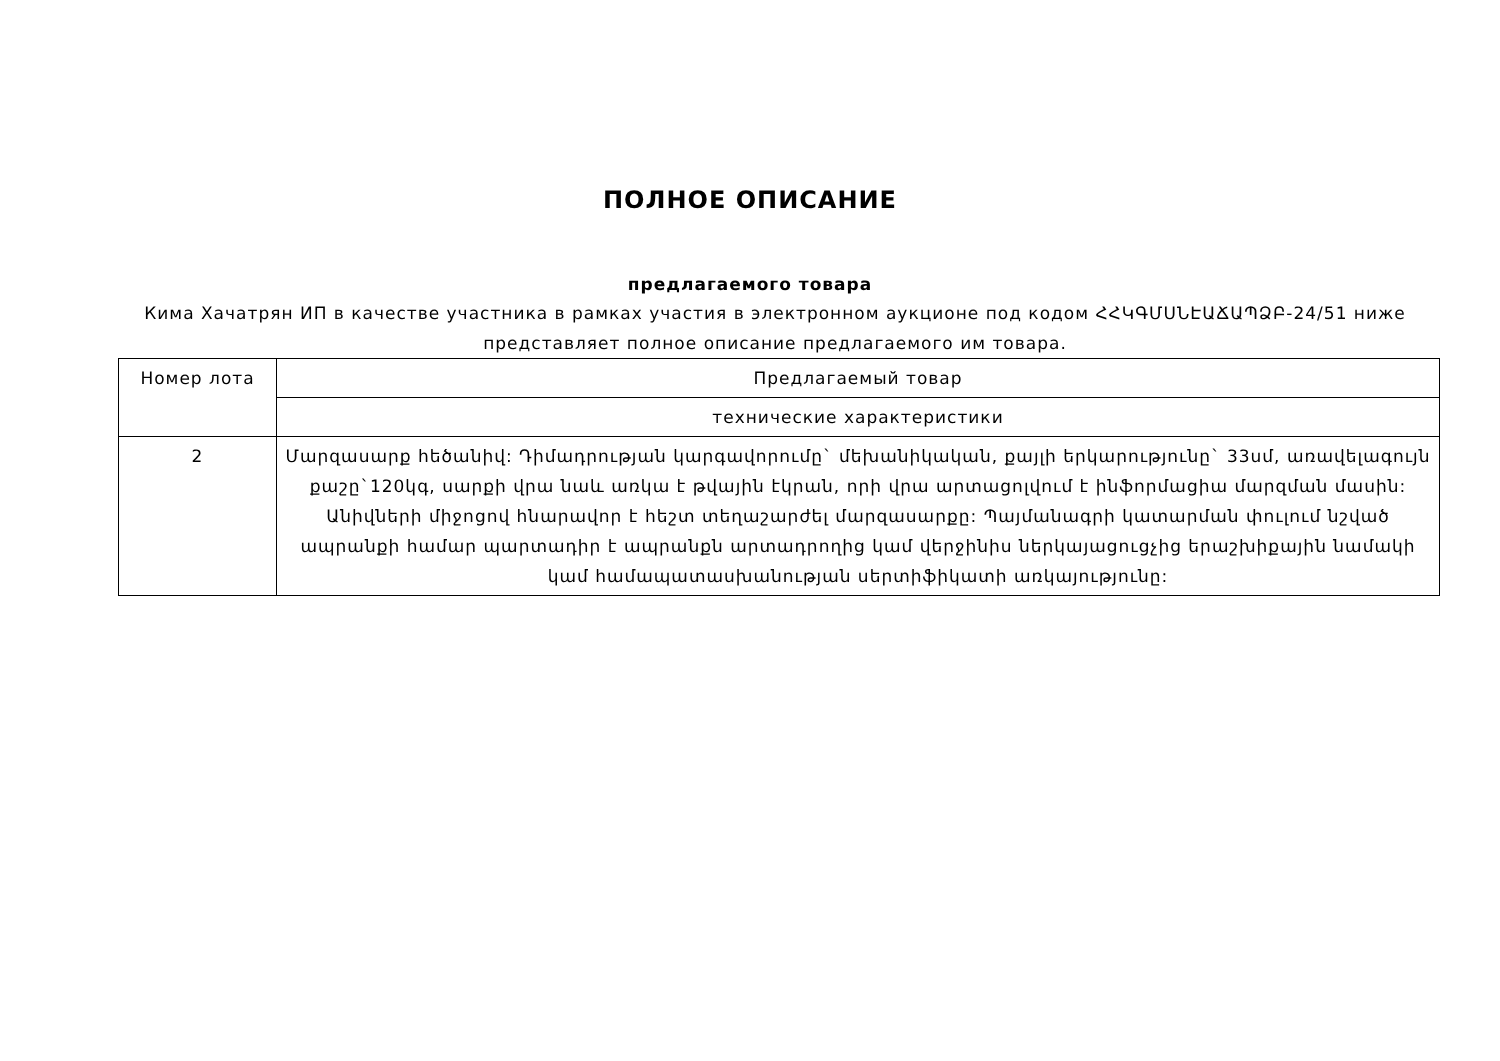ПОЛНОЕ ОПИСАНИЕ
предлагаемого товара
Кима Хачатрян ИП в качестве участника в рамках участия в электронном аукционе под кодом ՀՀԿԳՄՍՆԷԱՃԱՊՁԲ-24/51 ниже представляет полное описание предлагаемого им товара.
| Номер лота | Предлагаемый товар |
| | технические характеристики |
| 2 | Մարզասարք հեծանիվ: Դիմադրության կարգավորումը` մեխանիկական, քայլի երկարությունը` 33սմ, առավելագույն քաշը`120կգ, սարքի վրա նաև առկա է թվային էկրան, որի վրա արտացոլվում է ինֆորմացիա մարզման մասին: Անիվների միջոցով հնարավոր է հեշտ տեղաշարժել մարզասարքը: Պայմանագրի կատարման փուլում նշված ապրանքի համար պարտադիր է ապրանքն արտադրողից կամ վերջինիս ներկայացուցչից երաշխիքային նամակի կամ համապատասխանության սերտիֆիկատի առկայությունը: |